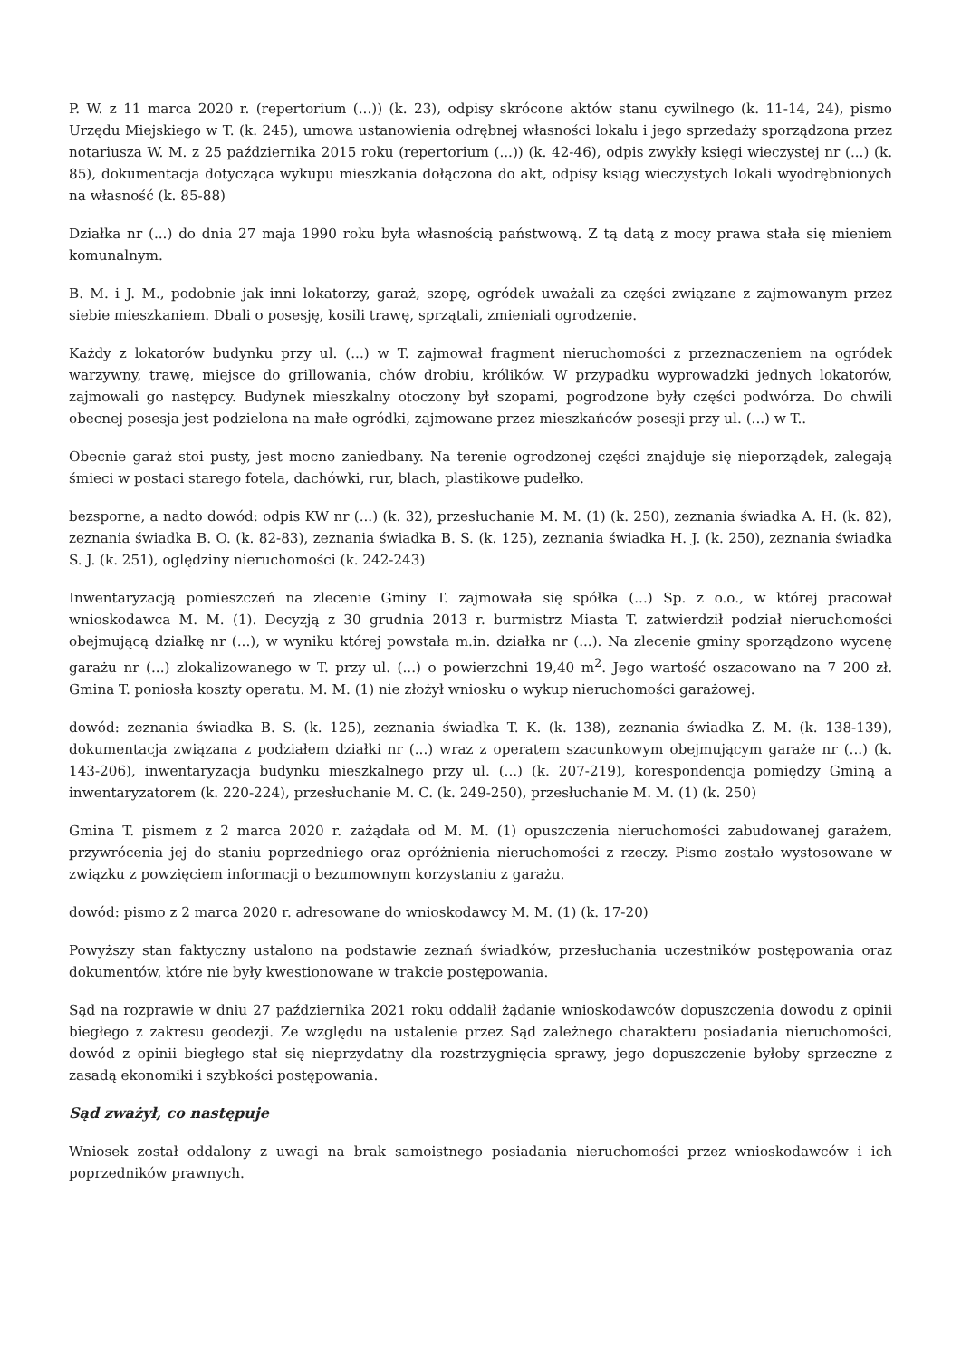P. W. z 11 marca 2020 r. (repertorium (...)) (k. 23), odpisy skrócone aktów stanu cywilnego (k. 11-14, 24), pismo Urzędu Miejskiego w T. (k. 245), umowa ustanowienia odrębnej własności lokalu i jego sprzedaży sporządzona przez notariusza W. M. z 25 października 2015 roku (repertorium (...)) (k. 42-46), odpis zwykły księgi wieczystej nr (...) (k. 85), dokumentacja dotycząca wykupu mieszkania dołączona do akt, odpisy ksiąg wieczystych lokali wyodrębnionych na własność (k. 85-88)
Działka nr (...) do dnia 27 maja 1990 roku była własnością państwową. Z tą datą z mocy prawa stała się mieniem komunalnym.
B. M. i J. M., podobnie jak inni lokatorzy, garaż, szopę, ogródek uważali za części związane z zajmowanym przez siebie mieszkaniem. Dbali o posesję, kosili trawę, sprzątali, zmieniali ogrodzenie.
Każdy z lokatorów budynku przy ul. (...) w T. zajmował fragment nieruchomości z przeznaczeniem na ogródek warzywny, trawę, miejsce do grillowania, chów drobiu, królików. W przypadku wyprowadzki jednych lokatorów, zajmowali go następcy. Budynek mieszkalny otoczony był szopami, pogrodzone były części podwórza. Do chwili obecnej posesja jest podzielona na małe ogródki, zajmowane przez mieszkańców posesji przy ul. (...) w T..
Obecnie garaż stoi pusty, jest mocno zaniedbany. Na terenie ogrodzonej części znajduje się nieporządek, zalegają śmieci w postaci starego fotela, dachówki, rur, blach, plastikowe pudełko.
bezsporne, a nadto dowód: odpis KW nr (...) (k. 32), przesłuchanie M. M. (1) (k. 250), zeznania świadka A. H. (k. 82), zeznania świadka B. O. (k. 82-83), zeznania świadka B. S. (k. 125), zeznania świadka H. J. (k. 250), zeznania świadka S. J. (k. 251), oględziny nieruchomości (k. 242-243)
Inwentaryzacją pomieszczeń na zlecenie Gminy T. zajmowała się spółka (...) Sp. z o.o., w której pracował wnioskodawca M. M. (1). Decyzją z 30 grudnia 2013 r. burmistrz Miasta T. zatwierdził podział nieruchomości obejmującą działkę nr (...), w wyniku której powstała m.in. działka nr (...). Na zlecenie gminy sporządzono wycenę garażu nr (...) zlokalizowanego w T. przy ul. (...) o powierzchni 19,40 m<sup>2</sup>. Jego wartość oszacowano na 7 200 zł. Gmina T. poniosła koszty operatu. M. M. (1) nie złożył wniosku o wykup nieruchomości garażowej.
dowód: zeznania świadka B. S. (k. 125), zeznania świadka T. K. (k. 138), zeznania świadka Z. M. (k. 138-139), dokumentacja związana z podziałem działki nr (...) wraz z operatem szacunkowym obejmującym garaże nr (...) (k. 143-206), inwentaryzacja budynku mieszkalnego przy ul. (...) (k. 207-219), korespondencja pomiędzy Gminą a inwentaryzatorem (k. 220-224), przesłuchanie M. C. (k. 249-250), przesłuchanie M. M. (1) (k. 250)
Gmina T. pismem z 2 marca 2020 r. zażądała od M. M. (1) opuszczenia nieruchomości zabudowanej garażem, przywrócenia jej do staniu poprzedniego oraz opróżnienia nieruchomości z rzeczy. Pismo zostało wystosowane w związku z powzięciem informacji o bezumownym korzystaniu z garażu.
dowód: pismo z 2 marca 2020 r. adresowane do wnioskodawcy M. M. (1) (k. 17-20)
Powyższy stan faktyczny ustalono na podstawie zeznań świadków, przesłuchania uczestników postępowania oraz dokumentów, które nie były kwestionowane w trakcie postępowania.
Sąd na rozprawie w dniu 27 października 2021 roku oddalił żądanie wnioskodawców dopuszczenia dowodu z opinii biegłego z zakresu geodezji. Ze względu na ustalenie przez Sąd zależnego charakteru posiadania nieruchomości, dowód z opinii biegłego stał się nieprzydatny dla rozstrzygnięcia sprawy, jego dopuszczenie byłoby sprzeczne z zasadą ekonomiki i szybkości postępowania.
Sąd zważył, co następuje
Wniosek został oddalony z uwagi na brak samoistnego posiadania nieruchomości przez wnioskodawców i ich poprzedników prawnych.